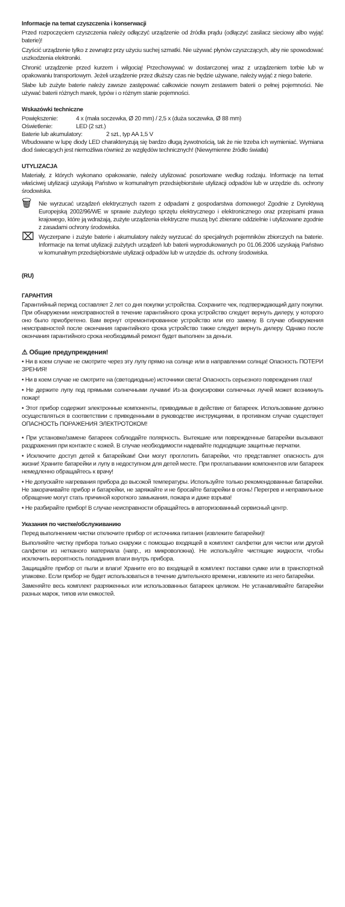Informacje na temat czyszczenia i konserwacji
Przed rozpoczęciem czyszczenia należy odłączyć urządzenie od źródła prądu (odłączyć zasilacz sieciowy albo wyjąć baterie)!
Czyścić urządzenie tylko z zewnątrz przy użyciu suchej szmatki. Nie używać płynów czyszczących, aby nie spowodować uszkodzenia elektroniki.
Chronić urządzenie przed kurzem i wilgocią! Przechowywać w dostarczonej wraz z urządzeniem torbie lub w opakowaniu transportowym. Jeżeli urządzenie przez dłuższy czas nie będzie używane, należy wyjąć z niego baterie.
Słabe lub zużyte baterie należy zawsze zastępować całkowicie nowym zestawem baterii o pełnej pojemności. Nie używać baterii różnych marek, typów i o różnym stanie pojemności.
Wskazówki techniczne
Powiększenie: 4 x (mała soczewka, Ø 20 mm) / 2,5 x (duża soczewka, Ø 88 mm)
Oświetlenie: LED (2 szt.)
Baterie lub akumulatory: 2 szt., typ AA 1,5 V
Wbudowane w lupę diody LED charakteryzują się bardzo długą żywotnością, tak że nie trzeba ich wymieniać. Wymiana diod świecących jest niemożliwa również ze względów technicznych! (Niewymienne źródło światła)
UTYLIZACJA
Materiały, z których wykonano opakowanie, należy utylizować posortowane według rodzaju. Informacje na temat właściwej utylizacji uzyskają Państwo w komunalnym przedsiębiorstwie utylizacji odpadów lub w urzędzie ds. ochrony środowiska.
🗑
Nie wyrzucać urządzeń elektrycznych razem z odpadami z gospodarstwa domowego! Zgodnie z Dyrektywą Europejską 2002/96/WE w sprawie zużytego sprzętu elektrycznego i elektronicznego oraz przepisami prawa krajowego, które ją wdrażają, zużyte urządzenia elektryczne muszą być zbierane oddzielnie i utylizowane zgodnie z zasadami ochrony środowiska.
⌧
Wyczerpane i zużyte baterie i akumulatory należy wyrzucać do specjalnych pojemników zbiorczych na baterie. Informacje na temat utylizacji zużytych urządzeń lub baterii wyprodukowanych po 01.06.2006 uzyskają Państwo w komunalnym przedsiębiorstwie utylizacji odpadów lub w urzędzie ds. ochrony środowiska.
(RU)
ГАРАНТИЯ
Гарантийный период составляет 2 лет со дня покупки устройства. Сохраните чек, подтверждающий дату покупки. При обнаружении неисправностей в течение гарантийного срока устройство следует вернуть дилеру, у которого оно было приобретено. Вам вернут отремонтированное устройство или его замену. В случае обнаружения неисправностей после окончания гарантийного срока устройство также следует вернуть дилеру. Однако после окончания гарантийного срока необходимый ремонт будет выполнен за деньги.
⚠ Общие предупреждения!
• Ни в коем случае не смотрите через эту лупу прямо на солнце или в направлении солнца! Опасность ПОТЕРИ ЗРЕНИЯ!
• Ни в коем случае не смотрите на (светодиодные) источники света! Опасность серьезного повреждения глаз!
• Не держите лупу под прямыми солнечными лучами! Из-за фокусировки солнечных лучей может возникнуть пожар!
• Этот прибор содержит электронные компоненты, приводимые в действие от батареек. Использование должно осуществляться в соответствии с приведенными в руководстве инструкциями, в противном случае существует ОПАСНОСТЬ ПОРАЖЕНИЯ ЭЛЕКТРОТОКОМ!
• При установке/замене батареек соблюдайте полярность. Вытекшие или поврежденные батарейки вызывают раздражения при контакте с кожей. В случае необходимости надевайте подходящие защитные перчатки.
• Исключите доступ детей к батарейкам! Они могут проглотить батарейки, что представляет опасность для жизни! Храните батарейки и лупу в недоступном для детей месте. При проглатывании компонентов или батареек немедленно обращайтесь к врачу!
• Не допускайте нагревания прибора до высокой температуры. Используйте только рекомендованные батарейки. Не закорачивайте прибор и батарейки, не заряжайте и не бросайте батарейки в огонь! Перегрев и неправильное обращение могут стать причиной короткого замыкания, пожара и даже взрыва!
• Не разбирайте прибор! В случае неисправности обращайтесь в авторизованный сервисный центр.
Указания по чистке/обслуживанию
Перед выполнением чистки отключите прибор от источника питания (извлеките батарейки)!
Выполняйте чистку прибора только снаружи с помощью входящей в комплект салфетки для чистки или другой салфетки из нетканого материала (напр., из микроволокна). Не используйте чистящие жидкости, чтобы исключить вероятность попадания влаги внутрь прибора.
Защищайте прибор от пыли и влаги! Храните его во входящей в комплект поставки сумке или в транспортной упаковке. Если прибор не будет использоваться в течение длительного времени, извлеките из него батарейки.
Заменяйте весь комплект разряженных или использованных батареек целиком. Не устанавливайте батарейки разных марок, типов или емкостей.